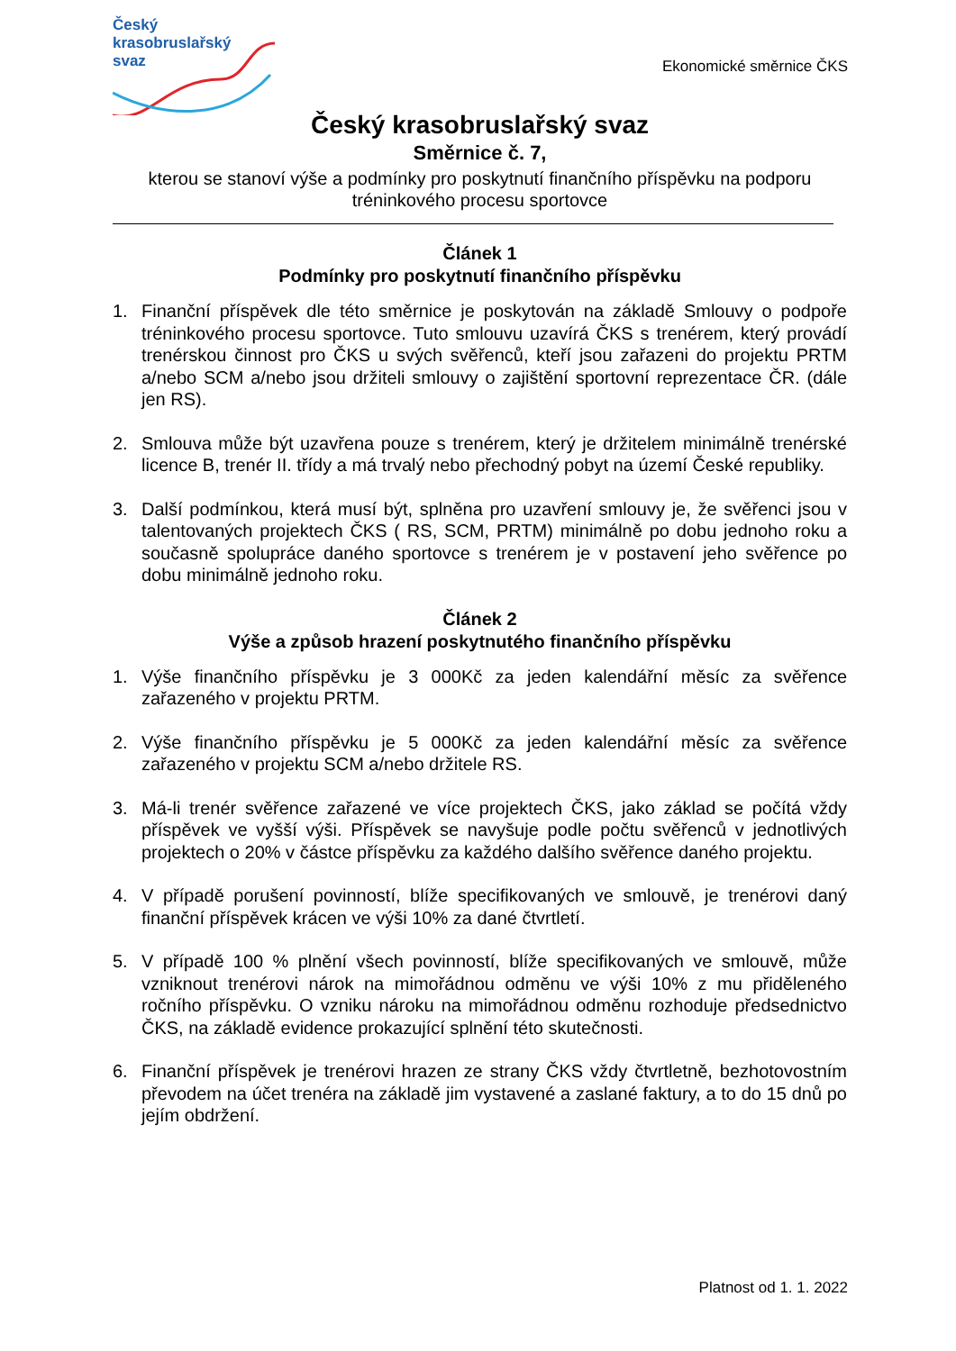Český
krasobruslařský
svaz
Ekonomické směrnice ČKS
Český krasobruslařský svaz
Směrnice č. 7,
kterou se stanoví výše a podmínky pro poskytnutí finančního příspěvku na podporu tréninkového procesu sportovce
Článek 1
Podmínky pro poskytnutí finančního příspěvku
1. Finanční příspěvek dle této směrnice je poskytován na základě Smlouvy o podpoře tréninkového procesu sportovce. Tuto smlouvu uzavírá ČKS s trenérem, který provádí trenérskou činnost pro ČKS u svých svěřenců, kteří jsou zařazeni do projektu PRTM a/nebo SCM a/nebo jsou držiteli smlouvy o zajištění sportovní reprezentace ČR. (dále jen RS).
2. Smlouva může být uzavřena pouze s trenérem, který je držitelem minimálně trenérské licence B, trenér II. třídy a má trvalý nebo přechodný pobyt na území České republiky.
3. Další podmínkou, která musí být, splněna pro uzavření smlouvy je, že svěřenci jsou v talentovaných projektech ČKS ( RS, SCM, PRTM) minimálně po dobu jednoho roku a současně spolupráce daného sportovce s trenérem je v postavení jeho svěřence po dobu minimálně jednoho roku.
Článek 2
Výše a způsob hrazení poskytnutého finančního příspěvku
1. Výše finančního příspěvku je 3 000Kč za jeden kalendářní měsíc za svěřence zařazeného v projektu PRTM.
2. Výše finančního příspěvku je 5 000Kč za jeden kalendářní měsíc za svěřence zařazeného v projektu SCM a/nebo držitele RS.
3. Má-li trenér svěřence zařazené ve více projektech ČKS, jako základ se počítá vždy příspěvek ve vyšší výši. Příspěvek se navyšuje podle počtu svěřenců v jednotlivých projektech o 20% v částce příspěvku za každého dalšího svěřence daného projektu.
4. V případě porušení povinností, blíže specifikovaných ve smlouvě, je trenérovi daný finanční příspěvek krácen ve výši 10% za dané čtvrtletí.
5. V případě 100 % plnění všech povinností, blíže specifikovaných ve smlouvě, může vzniknout trenérovi nárok na mimořádnou odměnu ve výši 10% z mu přiděleného ročního příspěvku. O vzniku nároku na mimořádnou odměnu rozhoduje předsednictvo ČKS, na základě evidence prokazující splnění této skutečnosti.
6. Finanční příspěvek je trenérovi hrazen ze strany ČKS vždy čtvrtletně, bezhotovostním převodem na účet trenéra na základě jim vystavené a zaslané faktury, a to do 15 dnů po jejím obdržení.
Platnost od 1. 1. 2022